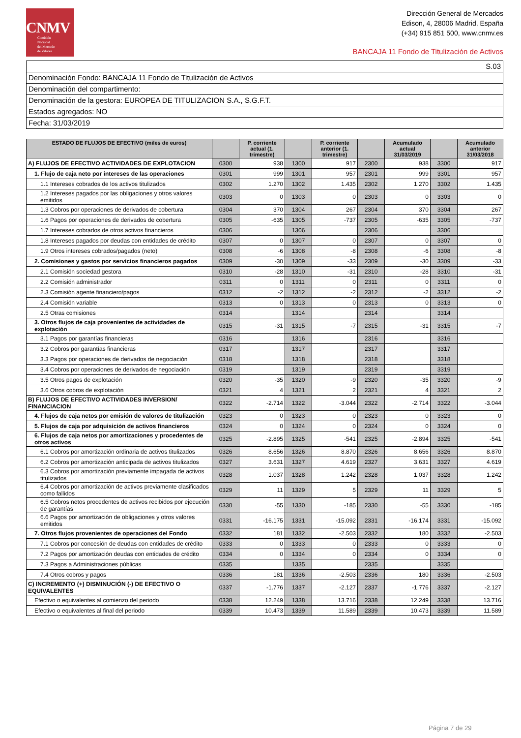CNMV
Comisión
Nacional
del Mercado
de Valores
Dirección General de Mercados
Edison, 4, 28006 Madrid, España
(+34) 915 851 500, www.cnmv.es
BANCAJA 11 Fondo de Titulización de Activos
S.03
Denominación Fondo: BANCAJA 11 Fondo de Titulización de Activos
Denominación del compartimento:
Denominación de la gestora: EUROPEA DE TITULIZACION S.A., S.G.F.T.
Estados agregados: NO
Fecha: 31/03/2019
| ESTADO DE FLUJOS DE EFECTIVO (miles de euros) | | P. corriente actual (1. trimestre) | | P. corriente anterior (1. trimestre) | | Acumulado actual 31/03/2019 | | Acumulado anterior 31/03/2018 |
| --- | --- | --- | --- | --- | --- | --- | --- | --- |
| A) FLUJOS DE EFECTIVO ACTIVIDADES DE EXPLOTACION | 0300 | 938 | 1300 | 917 | 2300 | 938 | 3300 | 917 |
| 1. Flujo de caja neto por intereses de las operaciones | 0301 | 999 | 1301 | 957 | 2301 | 999 | 3301 | 957 |
| 1.1 Intereses cobrados de los activos titulizados | 0302 | 1.270 | 1302 | 1.435 | 2302 | 1.270 | 3302 | 1.435 |
| 1.2 Intereses pagados por las obligaciones y otros valores emitidos | 0303 | 0 | 1303 | 0 | 2303 | 0 | 3303 | 0 |
| 1.3 Cobros por operaciones de derivados de cobertura | 0304 | 370 | 1304 | 267 | 2304 | 370 | 3304 | 267 |
| 1.6 Pagos por operaciones de derivados de cobertura | 0305 | -635 | 1305 | -737 | 2305 | -635 | 3305 | -737 |
| 1.7 Intereses cobrados de otros activos financieros | 0306 | | 1306 | | 2306 | | 3306 | |
| 1.8 Intereses pagados por deudas con entidades de crédito | 0307 | 0 | 1307 | 0 | 2307 | 0 | 3307 | 0 |
| 1.9 Otros intereses cobrados/pagados (neto) | 0308 | -6 | 1308 | -8 | 2308 | -6 | 3308 | -8 |
| 2. Comisiones y gastos por servicios financieros pagados | 0309 | -30 | 1309 | -33 | 2309 | -30 | 3309 | -33 |
| 2.1 Comisión sociedad gestora | 0310 | -28 | 1310 | -31 | 2310 | -28 | 3310 | -31 |
| 2.2 Comisión administrador | 0311 | 0 | 1311 | 0 | 2311 | 0 | 3311 | 0 |
| 2.3 Comisión agente financiero/pagos | 0312 | -2 | 1312 | -2 | 2312 | -2 | 3312 | -2 |
| 2.4 Comisión variable | 0313 | 0 | 1313 | 0 | 2313 | 0 | 3313 | 0 |
| 2.5 Otras comisiones | 0314 | | 1314 | | 2314 | | 3314 | |
| 3. Otros flujos de caja provenientes de actividades de explotación | 0315 | -31 | 1315 | -7 | 2315 | -31 | 3315 | -7 |
| 3.1 Pagos por garantías financieras | 0316 | | 1316 | | 2316 | | 3316 | |
| 3.2 Cobros por garantías financieras | 0317 | | 1317 | | 2317 | | 3317 | |
| 3.3 Pagos por operaciones de derivados de negociación | 0318 | | 1318 | | 2318 | | 3318 | |
| 3.4 Cobros por operaciones de derivados de negociación | 0319 | | 1319 | | 2319 | | 3319 | |
| 3.5 Otros pagos de explotación | 0320 | -35 | 1320 | -9 | 2320 | -35 | 3320 | -9 |
| 3.6 Otros cobros de explotación | 0321 | 4 | 1321 | 2 | 2321 | 4 | 3321 | 2 |
| B) FLUJOS DE EFECTIVO ACTIVIDADES INVERSION/ FINANCIACION | 0322 | -2.714 | 1322 | -3.044 | 2322 | -2.714 | 3322 | -3.044 |
| 4. Flujos de caja netos por emisión de valores de titulización | 0323 | 0 | 1323 | 0 | 2323 | 0 | 3323 | 0 |
| 5. Flujos de caja por adquisición de activos financieros | 0324 | 0 | 1324 | 0 | 2324 | 0 | 3324 | 0 |
| 6. Flujos de caja netos por amortizaciones y procedentes de otros activos | 0325 | -2.895 | 1325 | -541 | 2325 | -2.894 | 3325 | -541 |
| 6.1 Cobros por amortización ordinaria de activos titulizados | 0326 | 8.656 | 1326 | 8.870 | 2326 | 8.656 | 3326 | 8.870 |
| 6.2 Cobros por amortización anticipada de activos titulizados | 0327 | 3.631 | 1327 | 4.619 | 2327 | 3.631 | 3327 | 4.619 |
| 6.3 Cobros por amortización previamente impagada de activos titulizados | 0328 | 1.037 | 1328 | 1.242 | 2328 | 1.037 | 3328 | 1.242 |
| 6.4 Cobros por amortización de activos previamente clasificados como fallidos | 0329 | 11 | 1329 | 5 | 2329 | 11 | 3329 | 5 |
| 6.5 Cobros netos procedentes de activos recibidos por ejecución de garantías | 0330 | -55 | 1330 | -185 | 2330 | -55 | 3330 | -185 |
| 6.6 Pagos por amortización de obligaciones y otros valores emitidos | 0331 | -16.175 | 1331 | -15.092 | 2331 | -16.174 | 3331 | -15.092 |
| 7. Otros flujos provenientes de operaciones del Fondo | 0332 | 181 | 1332 | -2.503 | 2332 | 180 | 3332 | -2.503 |
| 7.1 Cobros por concesión de deudas con entidades de crédito | 0333 | 0 | 1333 | 0 | 2333 | 0 | 3333 | 0 |
| 7.2 Pagos por amortización deudas con entidades de crédito | 0334 | 0 | 1334 | 0 | 2334 | 0 | 3334 | 0 |
| 7.3 Pagos a Administraciones públicas | 0335 | | 1335 | | 2335 | | 3335 | |
| 7.4 Otros cobros y pagos | 0336 | 181 | 1336 | -2.503 | 2336 | 180 | 3336 | -2.503 |
| C) INCREMENTO (+) DISMINUCIÓN (-) DE EFECTIVO O EQUIVALENTES | 0337 | -1.776 | 1337 | -2.127 | 2337 | -1.776 | 3337 | -2.127 |
| Efectivo o equivalentes al comienzo del periodo | 0338 | 12.249 | 1338 | 13.716 | 2338 | 12.249 | 3338 | 13.716 |
| Efectivo o equivalentes al final del periodo | 0339 | 10.473 | 1339 | 11.589 | 2339 | 10.473 | 3339 | 11.589 |
Página 7 de 29